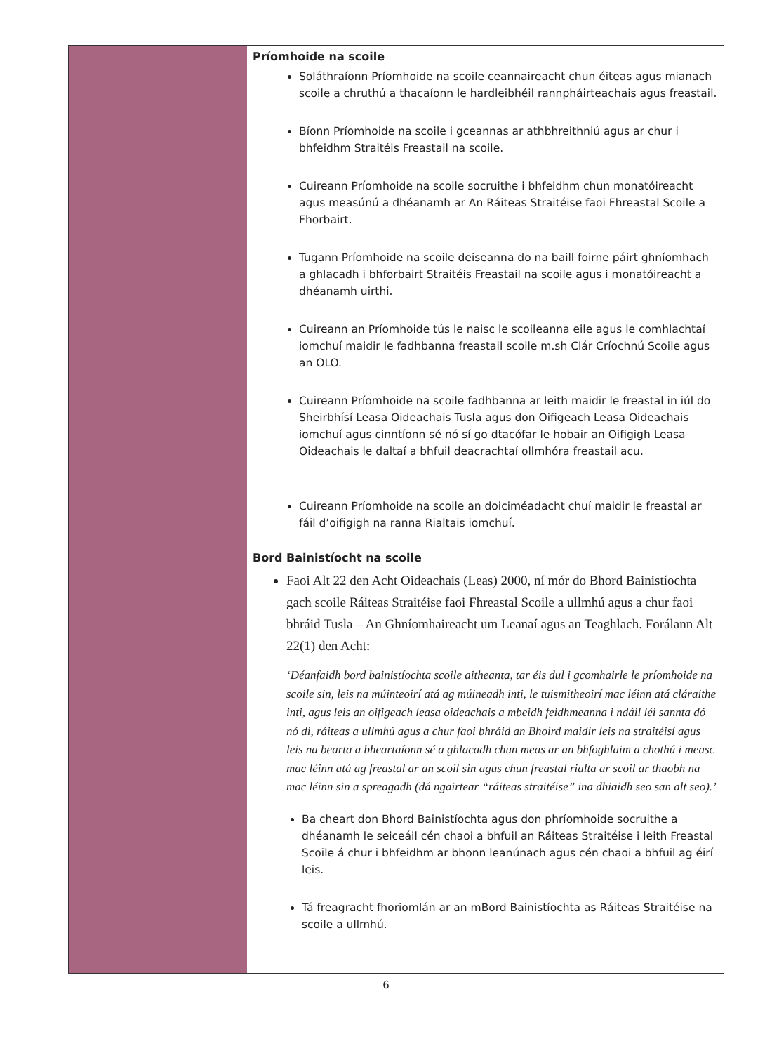| | Príomhoide na scoile Soláthraíonn Príomhoide na scoile ceannaireacht chun éiteas agus mianach scoile a chruthú a thacaíonn le hardleibhéil rannpháirteachais agus freastail. Bíonn Príomhoide na scoile i gceannas ar athbhreithniú agus ar chur i bhfeidhm Straitéis Freastail na scoile. Cuireann Príomhoide na scoile socruithe i bhfeidhm chun monatóireacht agus measúnú a dhéanamh ar An Ráiteas Straitéise faoi Fhreastal Scoile a Fhorbairt. Tugann Príomhoide na scoile deiseanna do na baill foirne páirt ghníomhach a ghlacadh i bhforbairt Straitéis Freastail na scoile agus i monatóireacht a dhéanamh uirthi. Cuireann an Príomhoide tús le naisc le scoileanna eile agus le comhlachtaí iomchuí maidir le fadhbanna freastail scoile m.sh Clár Críochnú Scoile agus an OLO. Cuireann Príomhoide na scoile fadhbanna ar leith maidir le freastal in iúl do Sheirbhísí Leasa Oideachais Tusla agus don Oifigeach Leasa Oideachais iomchuí agus cinntíonn sé nó sí go dtacófar le hobair an Oifigigh Leasa Oideachais le daltaí a bhfuil deacrachtaí ollmhóra freastail acu. Cuireann Príomhoide na scoile an doiciméadacht chuí maidir le freastal ar fáil d’oifigigh na ranna Rialtais iomchuí. Bord Bainistíocht na scoile Faoi Alt 22 den Acht Oideachais (Leas) 2000, ní mór do Bhord Bainistíochta gach scoile Ráiteas Straitéise faoi Fhreastal Scoile a ullmhú agus a chur faoi bhráid Tusla – An Ghníomhaireacht um Leanaí agus an Teaghlach. Forálann Alt 22(1) den Acht: ‘Déanfaidh bord bainistíochta scoile aitheanta, tar éis dul i gcomhairle le príomhoide na scoile sin, leis na múinteoirí atá ag múineadh inti, le tuismitheoirí mac léinn atá cláraithe inti, agus leis an oifigeach leasa oideachais a mbeidh feidhmeanna i ndáil léi sannta dó nó di, ráiteas a ullmhú agus a chur faoi bhráid an Bhoird maidir leis na straitéisí agus leis na bearta a bheartaíonn sé a ghlacadh chun meas ar an bhfoghlaim a chothú i measc mac léinn atá ag freastal ar an scoil sin agus chun freastal rialta ar scoil ar thaobh na mac léinn sin a spreagadh (dá ngairtear “ráiteas straitéise” ina dhiaidh seo san alt seo).’ Ba cheart don Bhord Bainistíochta agus don phríomhoide socruithe a dhéanamh le seiceáil cén chaoi a bhfuil an Ráiteas Straitéise i leith Freastal Scoile á chur i bhfeidhm ar bhonn leanúnach agus cén chaoi a bhfuil ag éirí leis. Tá freagracht fhoriomlán ar an mBord Bainistíochta as Ráiteas Straitéise na scoile a ullmhú. |
6